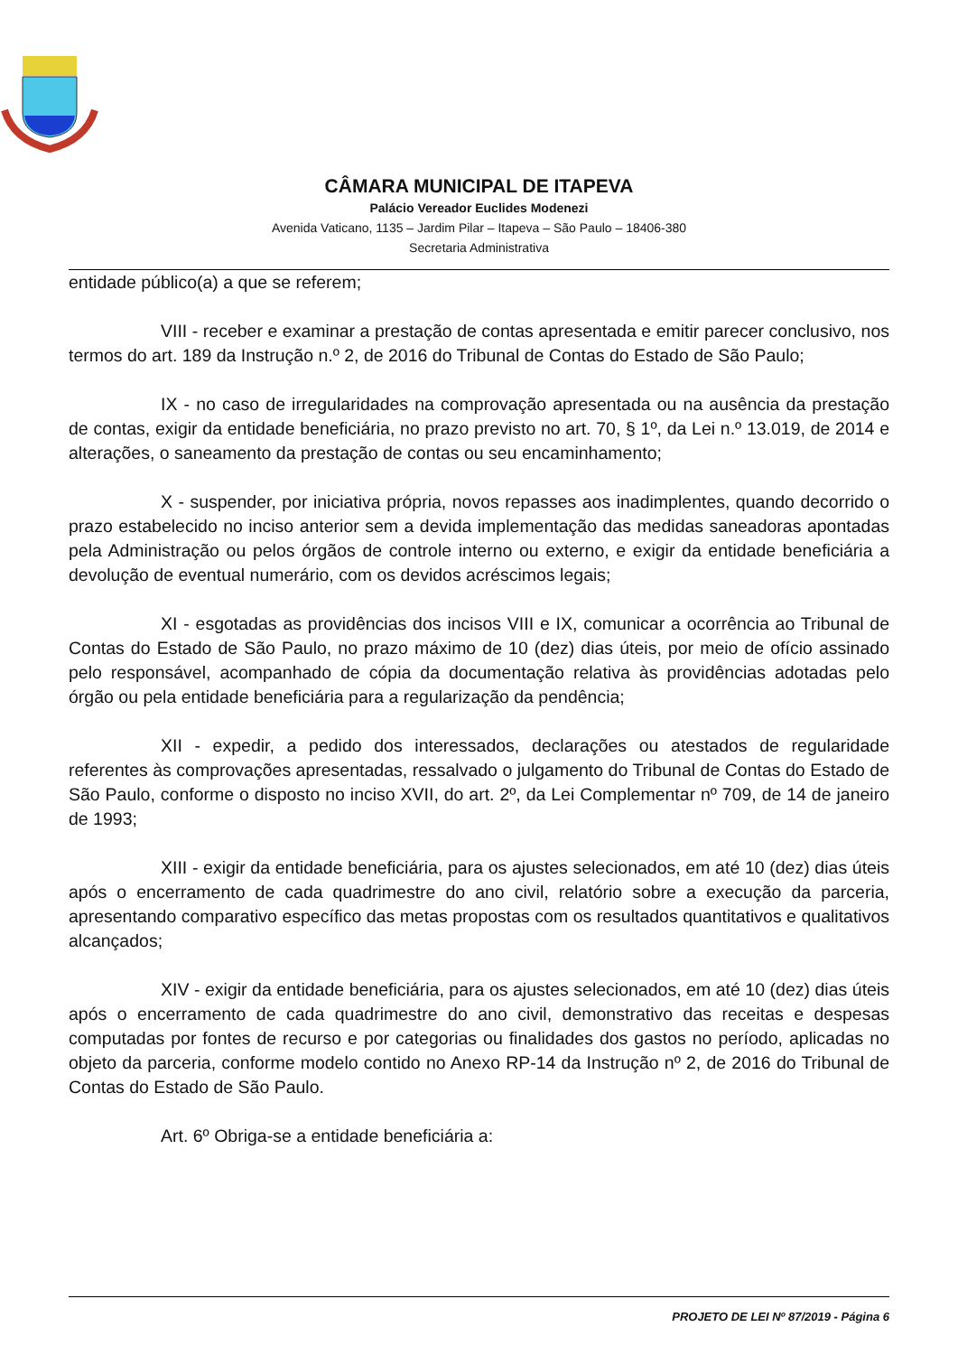CÂMARA MUNICIPAL DE ITAPEVA
Palácio Vereador Euclides Modenezi
Avenida Vaticano, 1135 – Jardim Pilar – Itapeva – São Paulo – 18406-380
Secretaria Administrativa
entidade público(a) a que se referem;
VIII - receber e examinar a prestação de contas apresentada e emitir parecer conclusivo, nos termos do art. 189 da Instrução n.º 2, de 2016 do Tribunal de Contas do Estado de São Paulo;
IX - no caso de irregularidades na comprovação apresentada ou na ausência da prestação de contas, exigir da entidade beneficiária, no prazo previsto no art. 70, § 1º, da Lei n.º 13.019, de 2014 e alterações, o saneamento da prestação de contas ou seu encaminhamento;
X - suspender, por iniciativa própria, novos repasses aos inadimplentes, quando decorrido o prazo estabelecido no inciso anterior sem a devida implementação das medidas saneadoras apontadas pela Administração ou pelos órgãos de controle interno ou externo, e exigir da entidade beneficiária a devolução de eventual numerário, com os devidos acréscimos legais;
XI - esgotadas as providências dos incisos VIII e IX, comunicar a ocorrência ao Tribunal de Contas do Estado de São Paulo, no prazo máximo de 10 (dez) dias úteis, por meio de ofício assinado pelo responsável, acompanhado de cópia da documentação relativa às providências adotadas pelo órgão ou pela entidade beneficiária para a regularização da pendência;
XII - expedir, a pedido dos interessados, declarações ou atestados de regularidade referentes às comprovações apresentadas, ressalvado o julgamento do Tribunal de Contas do Estado de São Paulo, conforme o disposto no inciso XVII, do art. 2º, da Lei Complementar nº 709, de 14 de janeiro de 1993;
XIII - exigir da entidade beneficiária, para os ajustes selecionados, em até 10 (dez) dias úteis após o encerramento de cada quadrimestre do ano civil, relatório sobre a execução da parceria, apresentando comparativo específico das metas propostas com os resultados quantitativos e qualitativos alcançados;
XIV - exigir da entidade beneficiária, para os ajustes selecionados, em até 10 (dez) dias úteis após o encerramento de cada quadrimestre do ano civil, demonstrativo das receitas e despesas computadas por fontes de recurso e por categorias ou finalidades dos gastos no período, aplicadas no objeto da parceria, conforme modelo contido no Anexo RP-14 da Instrução nº 2, de 2016 do Tribunal de Contas do Estado de São Paulo.
Art. 6º Obriga-se a entidade beneficiária a:
PROJETO DE LEI Nº 87/2019 - Página 6